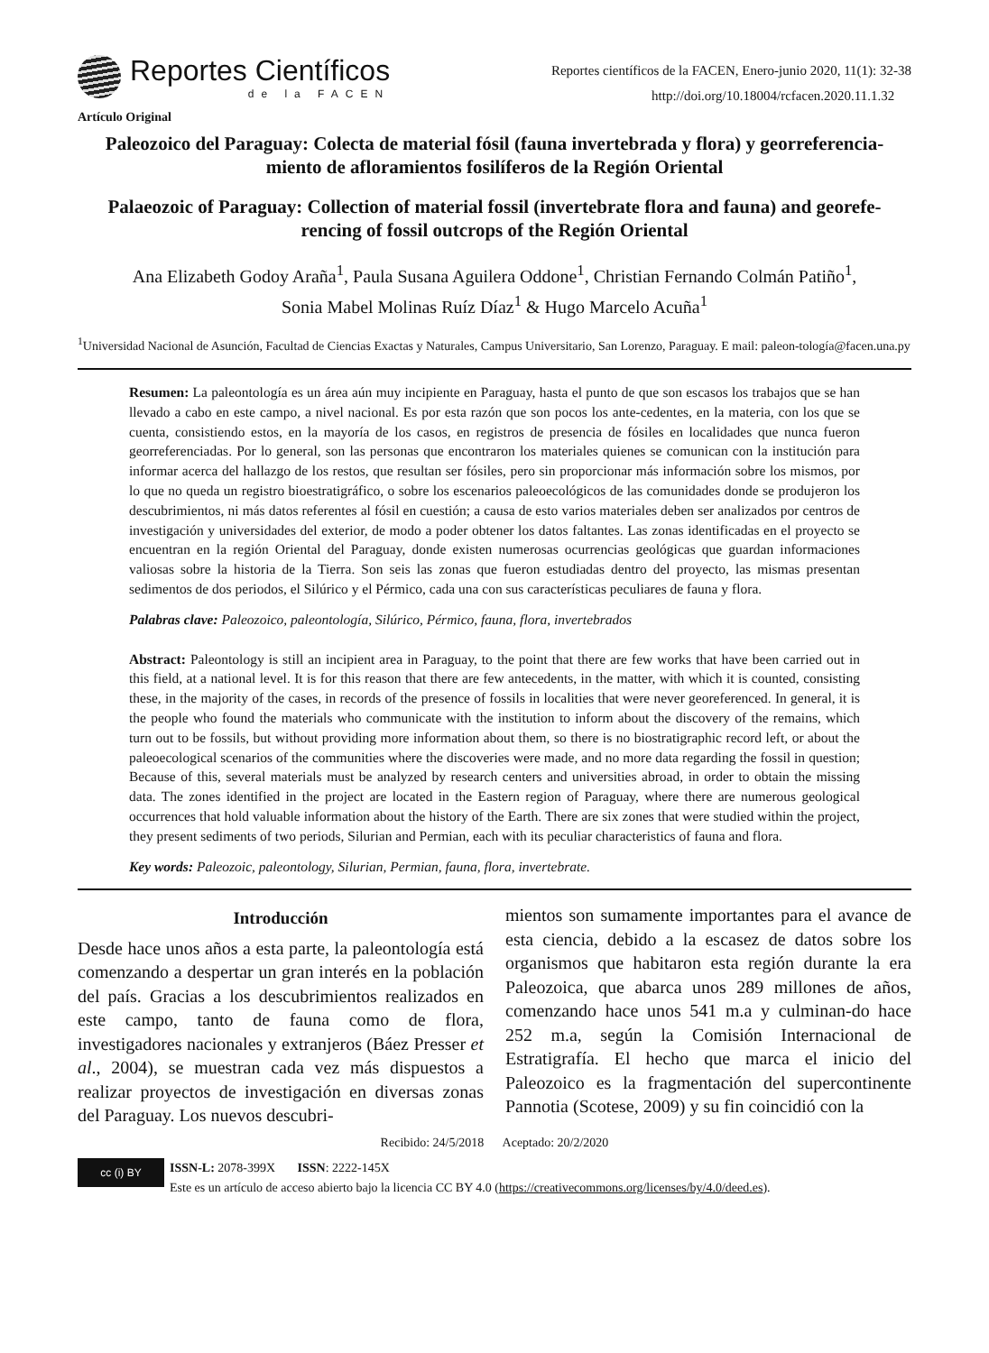Reportes Científicos
de la FACEN
Reportes científicos de la FACEN, Enero-junio 2020, 11(1): 32-38
http://doi.org/10.18004/rcfacen.2020.11.1.32
Artículo Original
Paleozoico del Paraguay: Colecta de material fósil (fauna invertebrada y flora) y georreferencia-miento de afloramientos fosilíferos de la Región Oriental
Palaeozoic of Paraguay: Collection of material fossil (invertebrate flora and fauna) and georefe-rencing of fossil outcrops of the Región Oriental
Ana Elizabeth Godoy Araña<sup>1</sup>, Paula Susana Aguilera Oddone<sup>1</sup>, Christian Fernando Colmán Patiño<sup>1</sup>,
Sonia Mabel Molinas Ruíz Díaz<sup>1</sup> & Hugo Marcelo Acuña<sup>1</sup>
<sup>1</sup> Universidad Nacional de Asunción, Facultad de Ciencias Exactas y Naturales, Campus Universitario, San Lorenzo, Paraguay. E mail: paleon-tología@facen.una.py
Resumen: La paleontología es un área aún muy incipiente en Paraguay, hasta el punto de que son escasos los trabajos que se han llevado a cabo en este campo, a nivel nacional. Es por esta razón que son pocos los ante-cedentes, en la materia, con los que se cuenta, consistiendo estos, en la mayoría de los casos, en registros de presencia de fósiles en localidades que nunca fueron georreferenciadas. Por lo general, son las personas que encontraron los materiales quienes se comunican con la institución para informar acerca del hallazgo de los restos, que resultan ser fósiles, pero sin proporcionar más información sobre los mismos, por lo que no queda un registro bioestratigráfico, o sobre los escenarios paleoecológicos de las comunidades donde se produjeron los descubrimientos, ni más datos referentes al fósil en cuestión; a causa de esto varios materiales deben ser analizados por centros de investigación y universidades del exterior, de modo a poder obtener los datos faltantes. Las zonas identificadas en el proyecto se encuentran en la región Oriental del Paraguay, donde existen numerosas ocurrencias geológicas que guardan informaciones valiosas sobre la historia de la Tierra. Son seis las zonas que fueron estudiadas dentro del proyecto, las mismas presentan sedimentos de dos periodos, el Silúrico y el Pérmico, cada una con sus características peculiares de fauna y flora.
Palabras clave: Paleozoico, paleontología, Silúrico, Pérmico, fauna, flora, invertebrados
Abstract: Paleontology is still an incipient area in Paraguay, to the point that there are few works that have been carried out in this field, at a national level. It is for this reason that there are few antecedents, in the matter, with which it is counted, consisting these, in the majority of the cases, in records of the presence of fossils in localities that were never georeferenced. In general, it is the people who found the materials who communicate with the institution to inform about the discovery of the remains, which turn out to be fossils, but without providing more information about them, so there is no biostratigraphic record left, or about the paleoecological scenarios of the communities where the discoveries were made, and no more data regarding the fossil in question; Because of this, several materials must be analyzed by research centers and universities abroad, in order to obtain the missing data. The zones identified in the project are located in the Eastern region of Paraguay, where there are numerous geological occurrences that hold valuable information about the history of the Earth. There are six zones that were studied within the project, they present sediments of two periods, Silurian and Permian, each with its peculiar characteristics of fauna and flora.
Key words: Paleozoic, paleontology, Silurian, Permian, fauna, flora, invertebrate.
Introducción
Desde hace unos años a esta parte, la paleontología está comenzando a despertar un gran interés en la población del país. Gracias a los descubrimientos realizados en este campo, tanto de fauna como de flora, investigadores nacionales y extranjeros (Báez Presser et al., 2004), se muestran cada vez más dispuestos a realizar proyectos de investigación en diversas zonas del Paraguay. Los nuevos descubri-
mientos son sumamente importantes para el avance de esta ciencia, debido a la escasez de datos sobre los organismos que habitaron esta región durante la era Paleozoica, que abarca unos 289 millones de años, comenzando hace unos 541 m.a y culminan-do hace 252 m.a, según la Comisión Internacional de Estratigrafía. El hecho que marca el inicio del Paleozoico es la fragmentación del supercontinente Pannotia (Scotese, 2009) y su fin coincidió con la
Recibido: 24/5/2018 Aceptado: 20/2/2020
cc (i) BY ISSN-L: 2078-399X ISSN: 2222-145X
Este es un artículo de acceso abierto bajo la licencia CC BY 4.0 (https://creativecommons.org/licenses/by/4.0/deed.es).